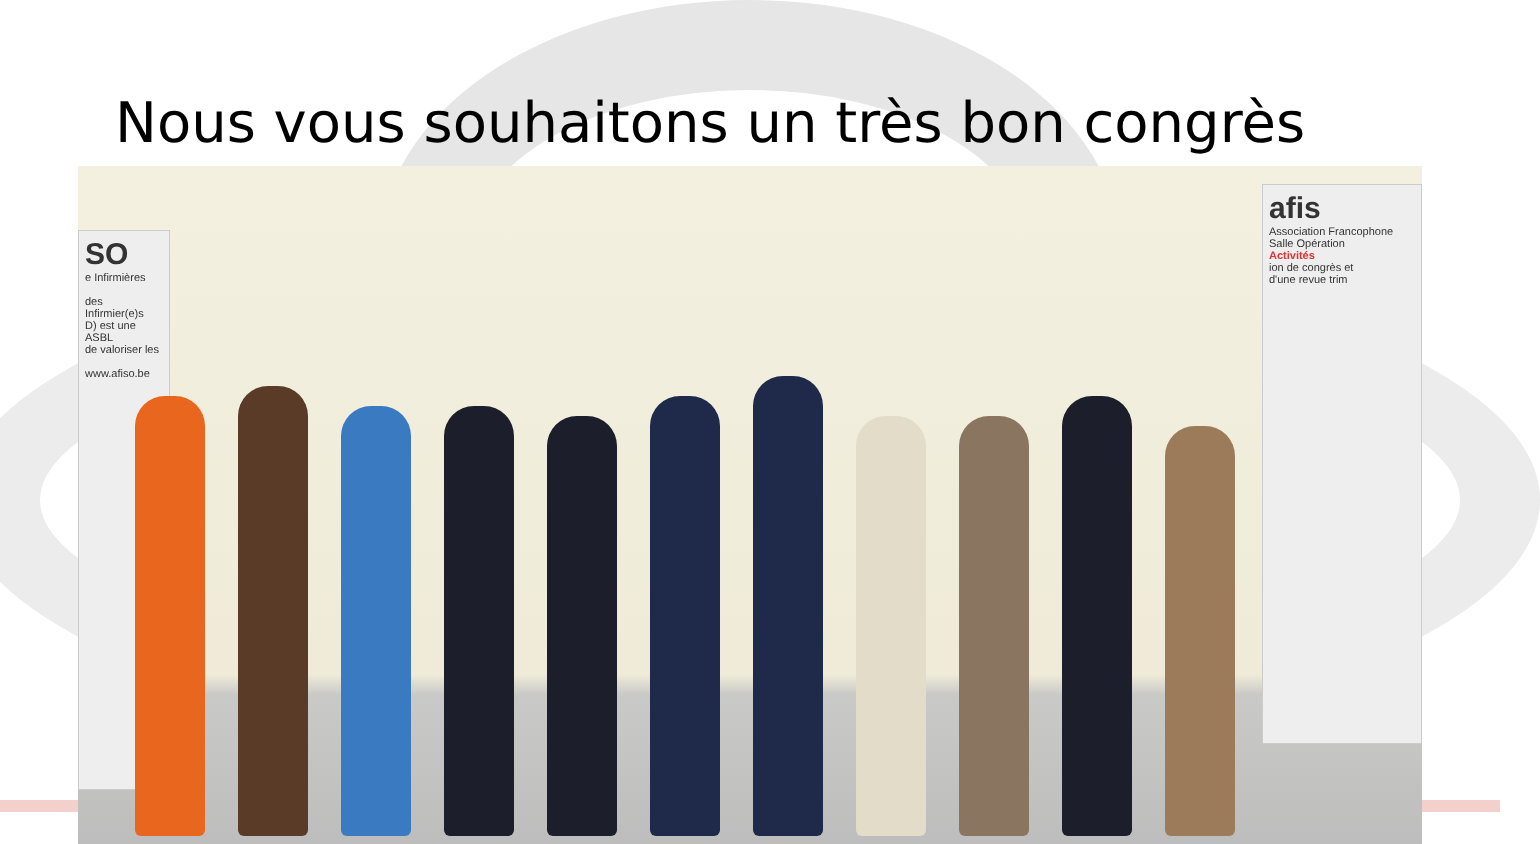Nous vous souhaitons un très bon congrès
SO
e Infirmières
des Infirmier(e)s
D) est une ASBL
de valoriser les
www.afiso.be
afis
Association Francophone
Salle Opération
Activités
ion de congrès et
d'une revue trim